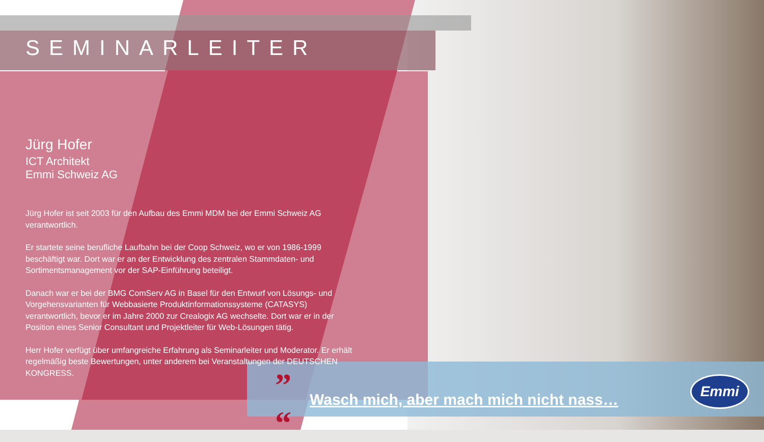SEMINARLEITER
Jürg Hofer
ICT Architekt
Emmi Schweiz AG
Jürg Hofer ist seit 2003 für den Aufbau des Emmi MDM bei der Emmi Schweiz AG verantwortlich.
Er startete seine berufliche Laufbahn bei der Coop Schweiz, wo er von 1986-1999 beschäftigt war. Dort war er an der Entwicklung des zentralen Stammdaten- und Sortimentsmanagement vor der SAP-Einführung beteiligt.
Danach war er bei der BMG ComServ AG in Basel für den Entwurf von Lösungs- und Vorgehensvarianten für Webbasierte Produktinformationssysteme (CATASYS) verantwortlich, bevor er im Jahre 2000 zur Crealogix AG wechselte. Dort war er in der Position eines Senior Consultant und Projektleiter für Web-Lösungen tätig.
Herr Hofer verfügt über umfangreiche Erfahrung als Seminarleiter und Moderator. Er erhält regelmäßig beste Bewertungen, unter anderem bei Veranstaltungen der DEUTSCHEN KONGRESS.
”
“
Wasch mich, aber mach mich nicht nass…
Emmi